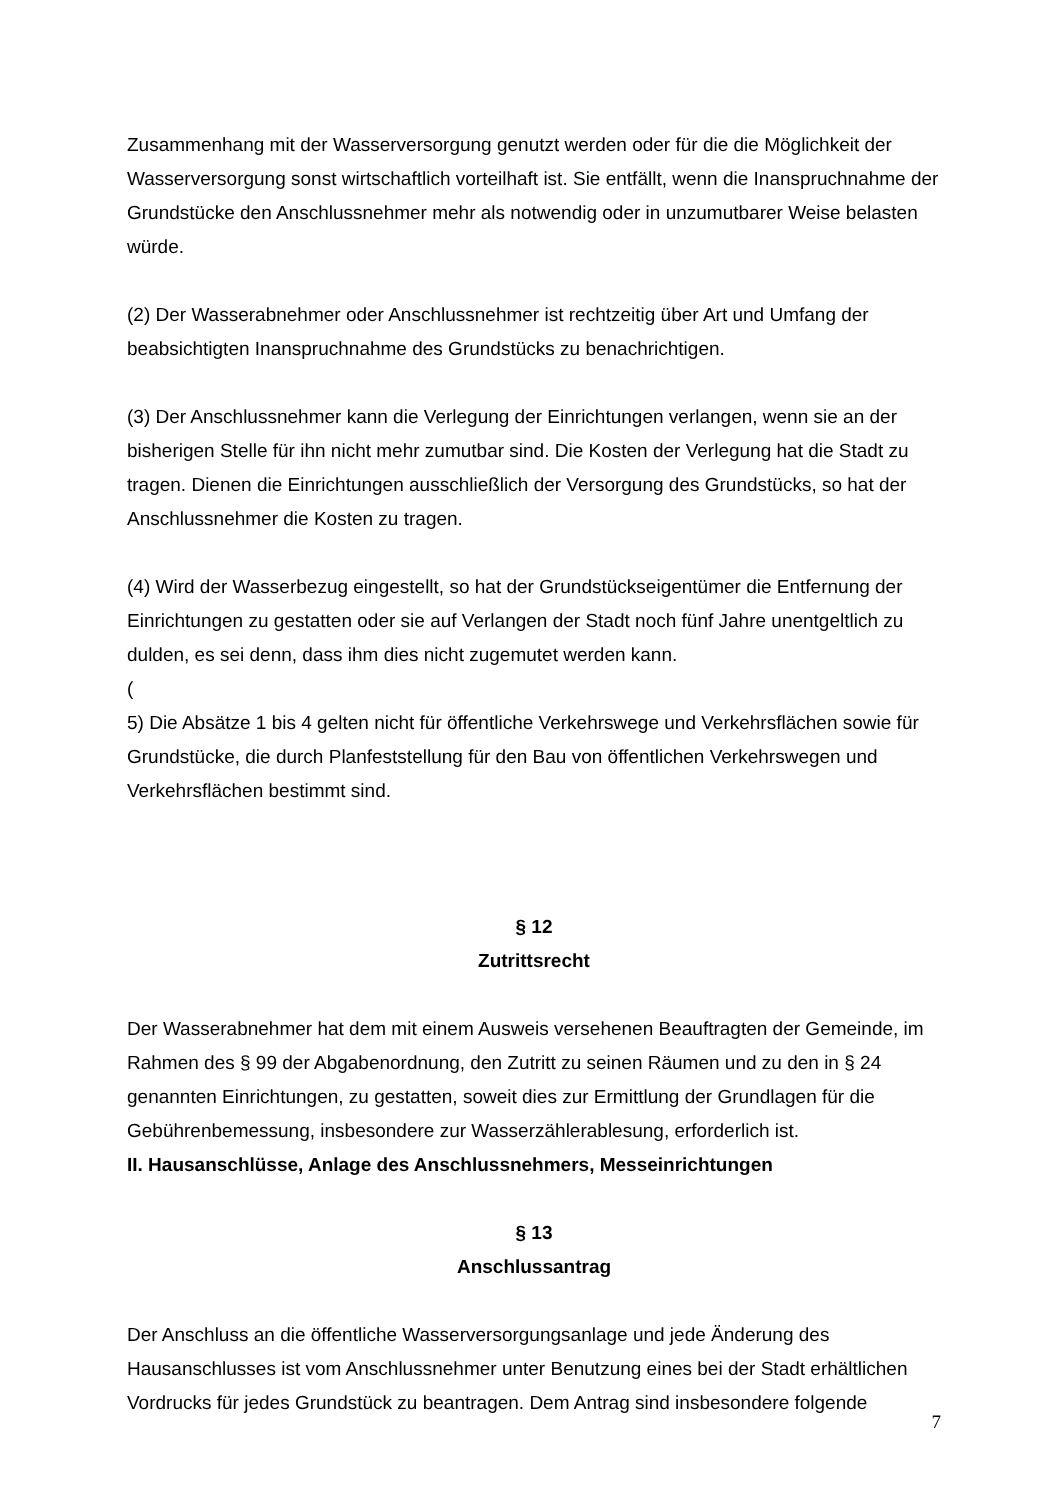Zusammenhang mit der Wasserversorgung genutzt werden oder für die die Möglichkeit der Wasserversorgung sonst wirtschaftlich vorteilhaft ist. Sie entfällt, wenn die Inanspruchnahme der Grundstücke den Anschlussnehmer mehr als notwendig oder in unzumutbarer Weise belasten würde.
(2) Der Wasserabnehmer oder Anschlussnehmer ist rechtzeitig über Art und Umfang der beabsichtigten Inanspruchnahme des Grundstücks zu benachrichtigen.
(3) Der Anschlussnehmer kann die Verlegung der Einrichtungen verlangen, wenn sie an der bisherigen Stelle für ihn nicht mehr zumutbar sind. Die Kosten der Verlegung hat die Stadt zu tragen. Dienen die Einrichtungen ausschließlich der Versorgung des Grundstücks, so hat der Anschlussnehmer die Kosten zu tragen.
(4) Wird der Wasserbezug eingestellt, so hat der Grundstückseigentümer die Entfernung der Einrichtungen zu gestatten oder sie auf Verlangen der Stadt noch fünf Jahre unentgeltlich zu dulden, es sei denn, dass ihm dies nicht zugemutet werden kann.
(
5) Die Absätze 1 bis 4 gelten nicht für öffentliche Verkehrswege und Verkehrsflächen sowie für Grundstücke, die durch Planfeststellung für den Bau von öffentlichen Verkehrswegen und Verkehrsflächen bestimmt sind.
§ 12
Zutrittsrecht
Der Wasserabnehmer hat dem mit einem Ausweis versehenen Beauftragten der Gemeinde, im Rahmen des § 99 der Abgabenordnung, den Zutritt zu seinen Räumen und zu den in § 24 genannten Einrichtungen, zu gestatten, soweit dies zur Ermittlung der Grundlagen für die Gebührenbemessung, insbesondere zur Wasserzählerablesung, erforderlich ist.
II. Hausanschlüsse, Anlage des Anschlussnehmers, Messeinrichtungen
§ 13
Anschlussantrag
Der Anschluss an die öffentliche Wasserversorgungsanlage und jede Änderung des Hausanschlusses ist vom Anschlussnehmer unter Benutzung eines bei der Stadt erhältlichen Vordrucks für jedes Grundstück zu beantragen. Dem Antrag sind insbesondere folgende
7